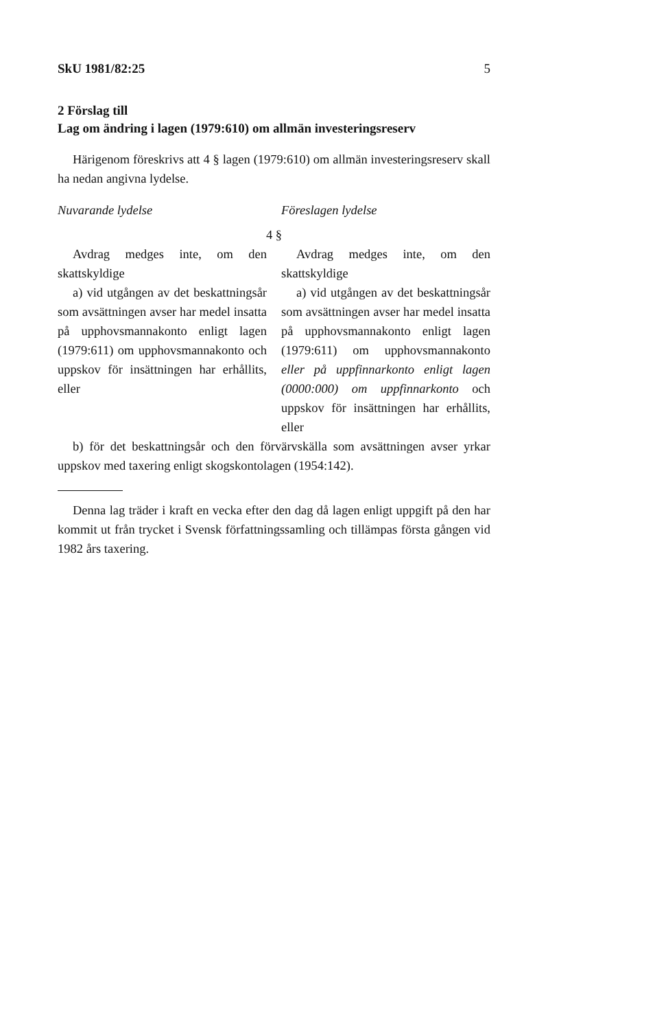SkU 1981/82:25 5
2 Förslag till
Lag om ändring i lagen (1979:610) om allmän investeringsreserv
Härigenom föreskrivs att 4 § lagen (1979:610) om allmän investeringsreserv skall ha nedan angivna lydelse.
Nuvarande lydelse Föreslagen lydelse
4 §
Avdrag medges inte, om den skattskyldige
a) vid utgången av det beskattningsår som avsättningen avser har medel insatta på upphovsmannakonto enligt lagen (1979:611) om upphovsmannakonto och uppskov för insättningen har erhållits, eller
Avdrag medges inte, om den skattskyldige
a) vid utgången av det beskattningsår som avsättningen avser har medel insatta på upphovsmannakonto enligt lagen (1979:611) om upphovsmannakonto eller på uppfinnarkonto enligt lagen (0000:000) om uppfinnarkonto och uppskov för insättningen har erhållits, eller
b) för det beskattningsår och den förvärvskälla som avsättningen avser yrkar uppskov med taxering enligt skogskontolagen (1954:142).
Denna lag träder i kraft en vecka efter den dag då lagen enligt uppgift på den har kommit ut från trycket i Svensk författningssamling och tillämpas första gången vid 1982 års taxering.